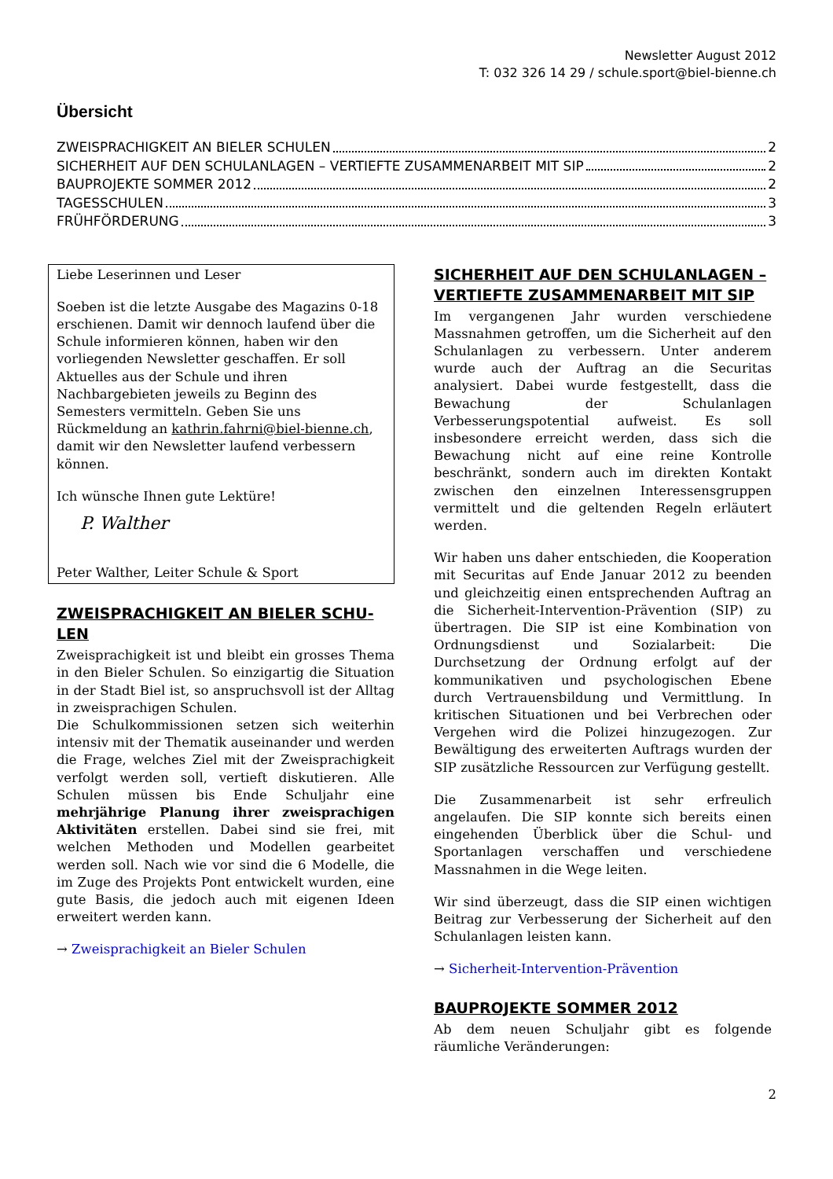Newsletter August 2012
T: 032 326 14 29 / schule.sport@biel-bienne.ch
Übersicht
ZWEISPRACHIGKEIT AN BIELER SCHULEN 2
SICHERHEIT AUF DEN SCHULANLAGEN – VERTIEFTE ZUSAMMENARBEIT MIT SIP 2
BAUPROJEKTE SOMMER 2012 2
TAGESSCHULEN 3
FRÜHFÖRDERUNG 3
Liebe Leserinnen und Leser
Soeben ist die letzte Ausgabe des Magazins 0-18 erschienen. Damit wir dennoch laufend über die Schule informieren können, haben wir den vorliegenden Newsletter geschaffen. Er soll Aktuelles aus der Schule und ihren Nachbargebieten jeweils zu Beginn des Semesters vermitteln. Geben Sie uns Rückmeldung an kathrin.fahrni@biel-bienne.ch, damit wir den Newsletter laufend verbessern können.
Ich wünsche Ihnen gute Lektüre!
P. Walther
Peter Walther, Leiter Schule & Sport
ZWEISPRACHIGKEIT AN BIELER SCHU­LEN
Zweisprachigkeit ist und bleibt ein grosses Thema in den Bieler Schulen. So einzigartig die Situation in der Stadt Biel ist, so anspruchsvoll ist der Alltag in zweisprachigen Schulen.
Die Schulkommissionen setzen sich weiterhin intensiv mit der Thematik auseinander und werden die Frage, welches Ziel mit der Zweisprachigkeit verfolgt werden soll, vertieft diskutieren. Alle Schulen müssen bis Ende Schuljahr eine mehrjährige Planung ihrer zweisprachigen Aktivitäten erstellen. Dabei sind sie frei, mit welchen Methoden und Modellen gearbeitet werden soll. Nach wie vor sind die 6 Modelle, die im Zuge des Projekts Pont entwickelt wurden, eine gute Basis, die jedoch auch mit eigenen Ideen erweitert werden kann.
→ Zweisprachigkeit an Bieler Schulen
SICHERHEIT AUF DEN SCHULANLAGEN – VERTIEFTE ZUSAMMENARBEIT MIT SIP
Im vergangenen Jahr wurden verschiedene Massnahmen getroffen, um die Sicherheit auf den Schulanlagen zu verbessern. Unter anderem wurde auch der Auftrag an die Securitas analysiert. Dabei wurde festgestellt, dass die Bewachung der Schulanlagen Verbesserungspotential aufweist. Es soll insbesondere erreicht werden, dass sich die Bewachung nicht auf eine reine Kontrolle beschränkt, sondern auch im direkten Kontakt zwischen den einzelnen Interessensgruppen vermittelt und die geltenden Regeln erläutert werden.
Wir haben uns daher entschieden, die Kooperation mit Securitas auf Ende Januar 2012 zu beenden und gleichzeitig einen entsprechenden Auftrag an die Sicherheit-Intervention-Prävention (SIP) zu übertragen. Die SIP ist eine Kombination von Ordnungsdienst und Sozialarbeit: Die Durchsetzung der Ordnung erfolgt auf der kommunikativen und psychologischen Ebene durch Vertrauensbildung und Vermittlung. In kritischen Situationen und bei Verbrechen oder Vergehen wird die Polizei hinzugezogen. Zur Bewältigung des erweiterten Auftrags wurden der SIP zusätzliche Ressourcen zur Verfügung gestellt.
Die Zusammenarbeit ist sehr erfreulich angelaufen. Die SIP konnte sich bereits einen eingehenden Überblick über die Schul- und Sportanlagen verschaffen und verschiedene Massnahmen in die Wege leiten.
Wir sind überzeugt, dass die SIP einen wichtigen Beitrag zur Verbesserung der Sicherheit auf den Schulanlagen leisten kann.
→ Sicherheit-Intervention-Prävention
BAUPROJEKTE SOMMER 2012
Ab dem neuen Schuljahr gibt es folgende räumliche Veränderungen:
2